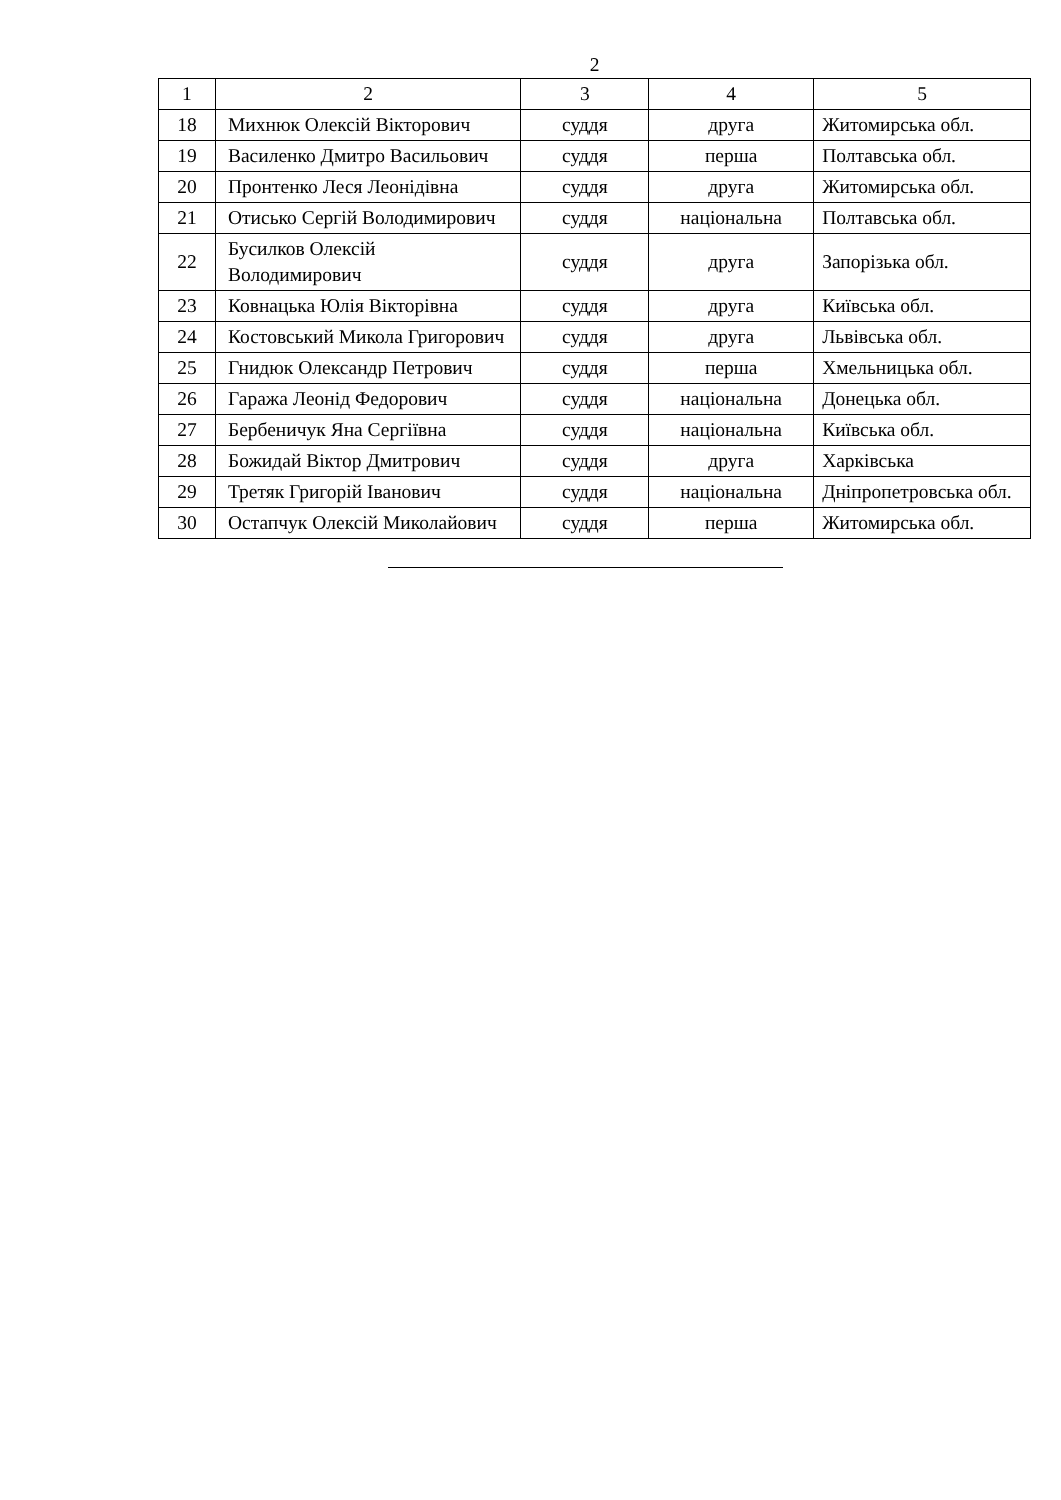2
| 1 | 2 | 3 | 4 | 5 |
| --- | --- | --- | --- | --- |
| 18 | Михнюк Олексій Вікторович | суддя | друга | Житомирська обл. |
| 19 | Василенко Дмитро Васильович | суддя | перша | Полтавська обл. |
| 20 | Пронтенко Леся Леонідівна | суддя | друга | Житомирська обл. |
| 21 | Отисько Сергій Володимирович | суддя | національна | Полтавська обл. |
| 22 | Бусилков Олексій Володимирович | суддя | друга | Запорізька обл. |
| 23 | Ковнацька Юлія Вікторівна | суддя | друга | Київська обл. |
| 24 | Костовський Микола Григорович | суддя | друга | Львівська обл. |
| 25 | Гнидюк Олександр Петрович | суддя | перша | Хмельницька обл. |
| 26 | Гаража Леонід Федорович | суддя | національна | Донецька обл. |
| 27 | Бербеничук Яна Сергіївна | суддя | національна | Київська обл. |
| 28 | Божидай Віктор Дмитрович | суддя | друга | Харківська |
| 29 | Третяк Григорій Іванович | суддя | національна | Дніпропетровська обл. |
| 30 | Остапчук Олексій Миколайович | суддя | перша | Житомирська обл. |